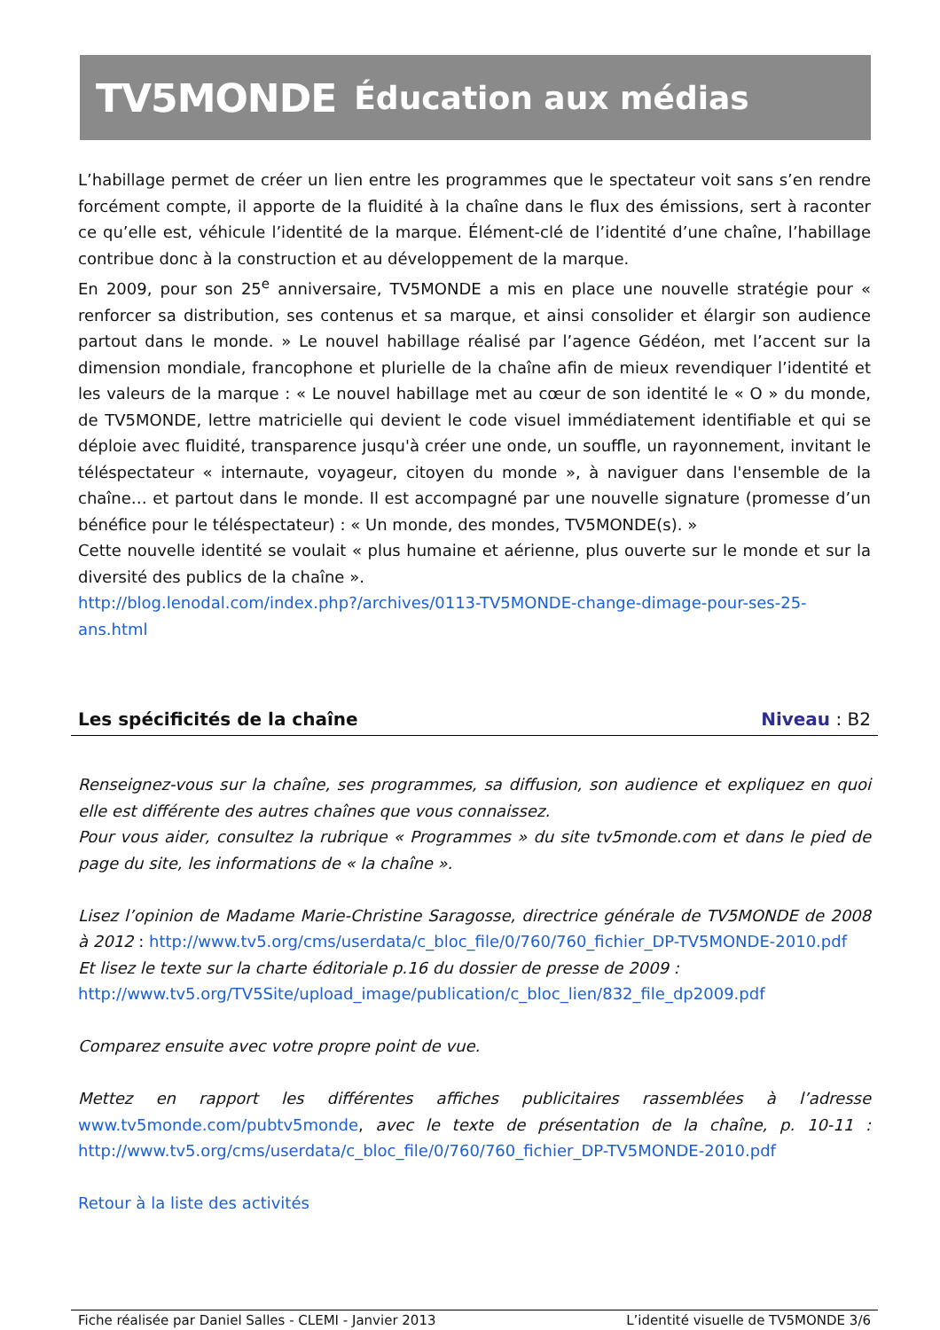TV5MONDE Éducation aux médias
L’habillage permet de créer un lien entre les programmes que le spectateur voit sans s’en rendre forcément compte, il apporte de la fluidité à la chaîne dans le flux des émissions, sert à raconter ce qu’elle est, véhicule l’identité de la marque. Élément-clé de l’identité d’une chaîne, l’habillage contribue donc à la construction et au développement de la marque.
En 2009, pour son 25<sup>e</sup> anniversaire, TV5MONDE a mis en place une nouvelle stratégie pour « renforcer sa distribution, ses contenus et sa marque, et ainsi consolider et élargir son audience partout dans le monde. » Le nouvel habillage réalisé par l’agence Gédéon, met l’accent sur la dimension mondiale, francophone et plurielle de la chaîne afin de mieux revendiquer l’identité et les valeurs de la marque : « Le nouvel habillage met au cœur de son identité le « O » du monde, de TV5MONDE, lettre matricielle qui devient le code visuel immédiatement identifiable et qui se déploie avec fluidité, transparence jusqu'à créer une onde, un souffle, un rayonnement, invitant le téléspectateur « internaute, voyageur, citoyen du monde », à naviguer dans l'ensemble de la chaîne… et partout dans le monde. Il est accompagné par une nouvelle signature (promesse d’un bénéfice pour le téléspectateur) : « Un monde, des mondes, TV5MONDE(s). »
Cette nouvelle identité se voulait « plus humaine et aérienne, plus ouverte sur le monde et sur la diversité des publics de la chaîne ».
http://blog.lenodal.com/index.php?/archives/0113-TV5MONDE-change-dimage-pour-ses-25-ans.html
Les spécificités de la chaîne Niveau : B2
Renseignez-vous sur la chaîne, ses programmes, sa diffusion, son audience et expliquez en quoi elle est différente des autres chaînes que vous connaissez.
Pour vous aider, consultez la rubrique « Programmes » du site tv5monde.com et dans le pied de page du site, les informations de « la chaîne ».
Lisez l’opinion de Madame Marie-Christine Saragosse, directrice générale de TV5MONDE de 2008 à 2012 : http://www.tv5.org/cms/userdata/c_bloc_file/0/760/760_fichier_DP-TV5MONDE-2010.pdf
Et lisez le texte sur la charte éditoriale p.16 du dossier de presse de 2009 :
http://www.tv5.org/TV5Site/upload_image/publication/c_bloc_lien/832_file_dp2009.pdf
Comparez ensuite avec votre propre point de vue.
Mettez en rapport les différentes affiches publicitaires rassemblées à l’adresse www.tv5monde.com/pubtv5monde, avec le texte de présentation de la chaîne, p. 10-11 : http://www.tv5.org/cms/userdata/c_bloc_file/0/760/760_fichier_DP-TV5MONDE-2010.pdf
Retour à la liste des activités
Fiche réalisée par Daniel Salles - CLEMI - Janvier 2013 L’identité visuelle de TV5MONDE 3/6